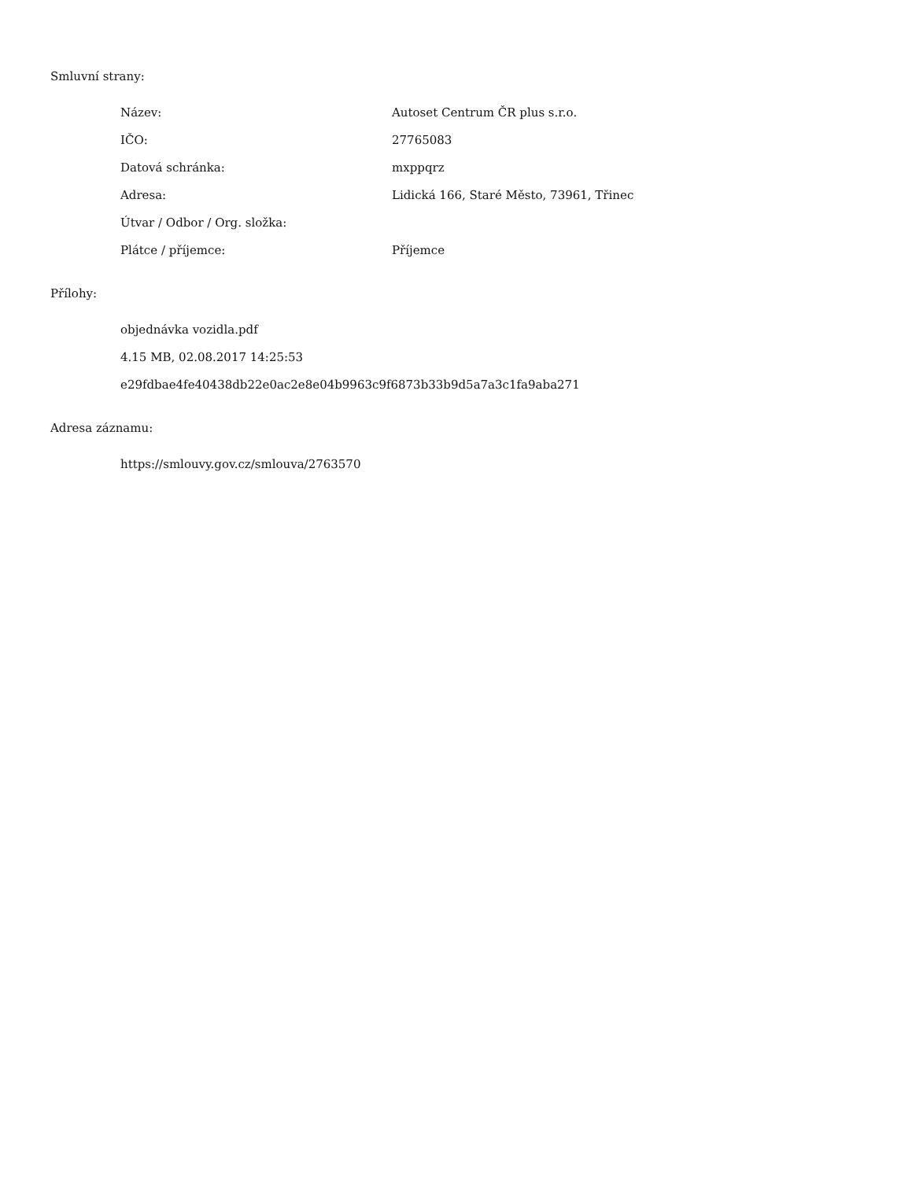Smluvní strany:
Název: Autoset Centrum ČR plus s.r.o.
IČO: 27765083
Datová schránka: mxppqrz
Adresa: Lidická 166, Staré Město, 73961, Třinec
Útvar / Odbor / Org. složka:
Plátce / příjemce: Příjemce
Přílohy:
objednávka vozidla.pdf
4.15 MB, 02.08.2017 14:25:53
e29fdbae4fe40438db22e0ac2e8e04b9963c9f6873b33b9d5a7a3c1fa9aba271
Adresa záznamu:
https://smlouvy.gov.cz/smlouva/2763570